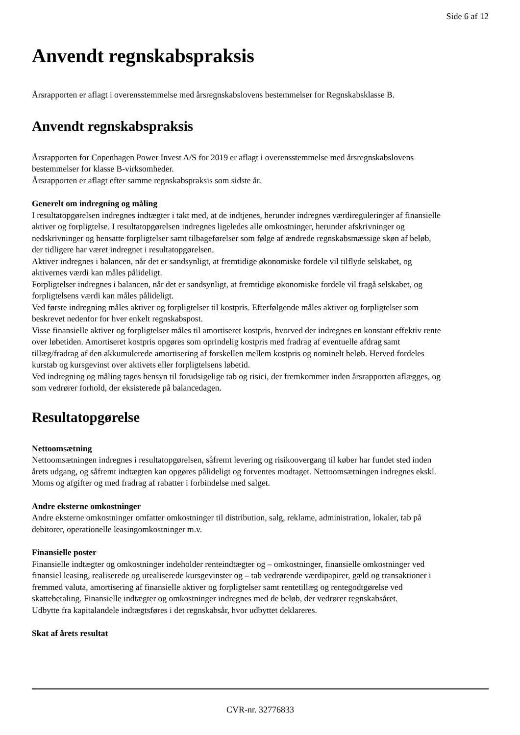Side 6 af 12
Anvendt regnskabspraksis
Årsrapporten er aflagt i overensstemmelse med årsregnskabslovens bestemmelser for Regnskabsklasse B.
Anvendt regnskabspraksis
Årsrapporten for Copenhagen Power Invest A/S for 2019 er aflagt i overensstemmelse med årsregnskabslovens bestemmelser for klasse B-virksomheder.
Årsrapporten er aflagt efter samme regnskabspraksis som sidste år.
Generelt om indregning og måling
I resultatopgørelsen indregnes indtægter i takt med, at de indtjenes, herunder indregnes værdireguleringer af finansielle aktiver og forpligtelse. I resultatopgørelsen indregnes ligeledes alle omkostninger, herunder afskrivninger og nedskrivninger og hensatte forpligtelser samt tilbageførelser som følge af ændrede regnskabsmæssige skøn af beløb, der tidligere har været indregnet i resultatopgørelsen.
Aktiver indregnes i balancen, når det er sandsynligt, at fremtidige økonomiske fordele vil tilflyde selskabet, og aktivernes værdi kan måles pålideligt.
Forpligtelser indregnes i balancen, når det er sandsynligt, at fremtidige økonomiske fordele vil fragå selskabet, og forpligtelsens værdi kan måles pålideligt.
Ved første indregning måles aktiver og forpligtelser til kostpris. Efterfølgende måles aktiver og forpligtelser som beskrevet nedenfor for hver enkelt regnskabspost.
Visse finansielle aktiver og forpligtelser måles til amortiseret kostpris, hvorved der indregnes en konstant effektiv rente over løbetiden. Amortiseret kostpris opgøres som oprindelig kostpris med fradrag af eventuelle afdrag samt tillæg/fradrag af den akkumulerede amortisering af forskellen mellem kostpris og nominelt beløb. Herved fordeles kurstab og kursgevinst over aktivets eller forpligtelsens løbetid.
Ved indregning og måling tages hensyn til forudsigelige tab og risici, der fremkommer inden årsrapporten aflægges, og som vedrører forhold, der eksisterede på balancedagen.
Resultatopgørelse
Nettoomsætning
Nettoomsætningen indregnes i resultatopgørelsen, såfremt levering og risikoovergang til køber har fundet sted inden årets udgang, og såfremt indtægten kan opgøres pålideligt og forventes modtaget. Nettoomsætningen indregnes ekskl. Moms og afgifter og med fradrag af rabatter i forbindelse med salget.
Andre eksterne omkostninger
Andre eksterne omkostninger omfatter omkostninger til distribution, salg, reklame, administration, lokaler, tab på debitorer, operationelle leasingomkostninger m.v.
Finansielle poster
Finansielle indtægter og omkostninger indeholder renteindtægter og – omkostninger, finansielle omkostninger ved finansiel leasing, realiserede og urealiserede kursgevinster og – tab vedrørende værdipapirer, gæld og transaktioner i fremmed valuta, amortisering af finansielle aktiver og forpligtelser samt rentetillæg og rentegodtgørelse ved skattebetaling. Finansielle indtægter og omkostninger indregnes med de beløb, der vedrører regnskabsåret.
Udbytte fra kapitalandele indtægtsføres i det regnskabsår, hvor udbyttet deklareres.
Skat af årets resultat
CVR-nr. 32776833